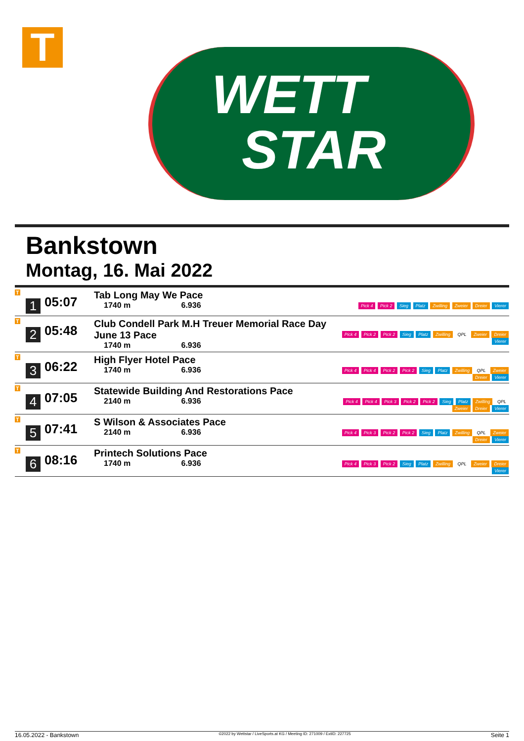T
WETT
STAR
Bankstown
Montag, 16. Mai 2022
| T 1 | 05:07 | Tab Long May We Pace 1740 m 6.936 | Pick 4 Pick 2 Sieg Platz Zwilling Zweier Dreier Vierer |
| T 2 | 05:48 | Club Condell Park M.H Treuer Memorial Race Day June 13 Pace 1740 m 6.936 | Pick 4 Pick 2 Pick 2 Sieg Platz Zwilling QPL Zweier Dreier Vierer |
| T 3 | 06:22 | High Flyer Hotel Pace 1740 m 6.936 | Pick 4 Pick 4 Pick 2 Pick 2 Sieg Platz Zwilling QPL Zweier Dreier Vierer |
| T 4 | 07:05 | Statewide Building And Restorations Pace 2140 m 6.936 | Pick 4 Pick 4 Pick 3 Pick 2 Pick 2 Sieg Platz Zwilling QPL Zweier Dreier Vierer |
| T 5 | 07:41 | S Wilson & Associates Pace 2140 m 6.936 | Pick 4 Pick 3 Pick 2 Pick 2 Sieg Platz Zwilling QPL Zweier Dreier Vierer |
| T 6 | 08:16 | Printech Solutions Pace 1740 m 6.936 | Pick 4 Pick 3 Pick 2 Sieg Platz Zwilling QPL Zweier Dreier Vierer |
16.05.2022 - Bankstown ©2022 by Wettstar / LiveSports.at KG / Meeting ID: 271009 / ExtID: 227725 Seite 1